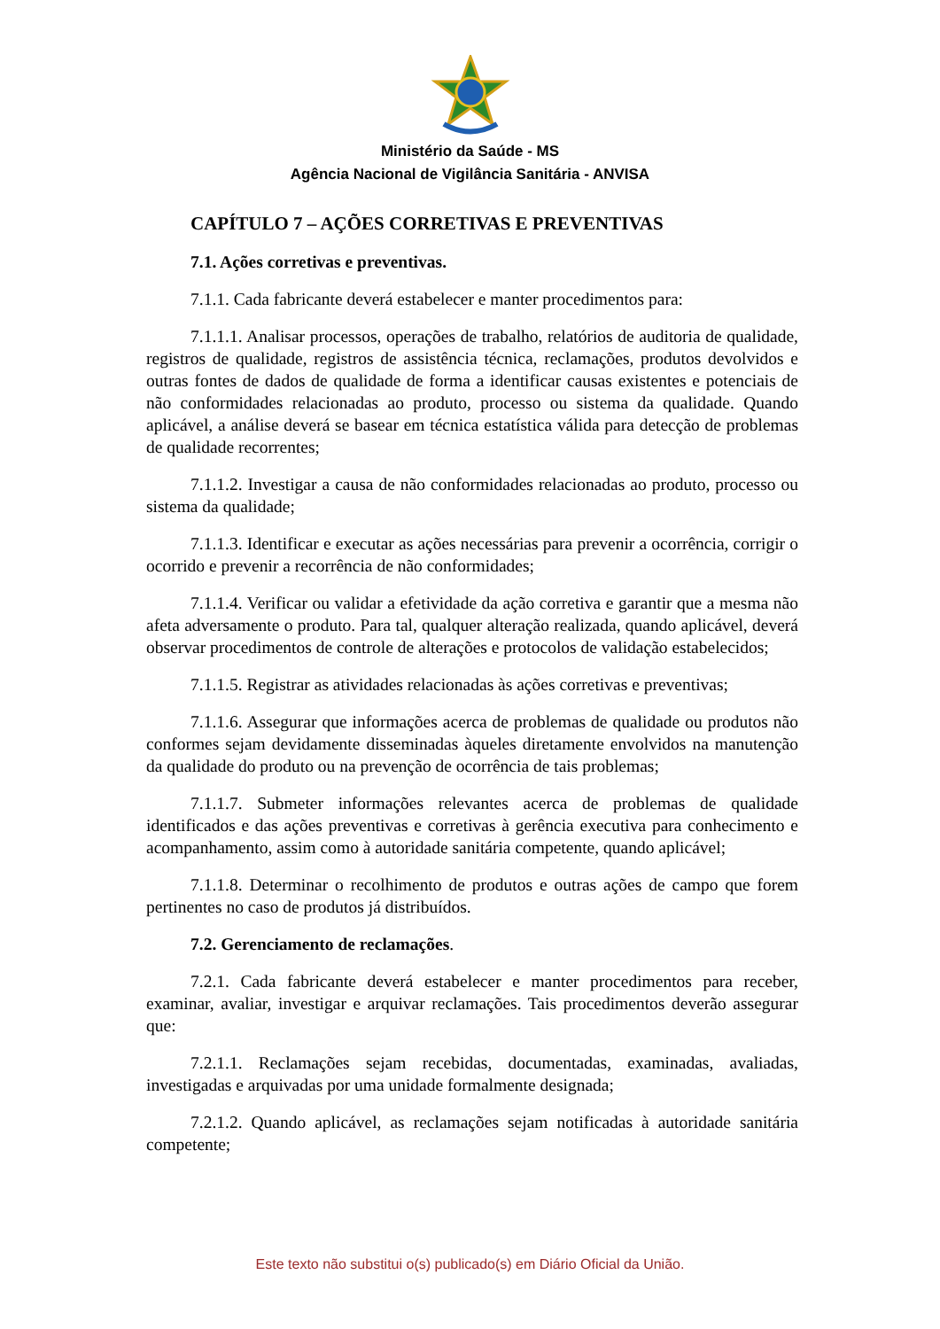Ministério da Saúde - MS
Agência Nacional de Vigilância Sanitária - ANVISA
CAPÍTULO 7 – AÇÕES CORRETIVAS E PREVENTIVAS
7.1. Ações corretivas e preventivas.
7.1.1. Cada fabricante deverá estabelecer e manter procedimentos para:
7.1.1.1. Analisar processos, operações de trabalho, relatórios de auditoria de qualidade, registros de qualidade, registros de assistência técnica, reclamações, produtos devolvidos e outras fontes de dados de qualidade de forma a identificar causas existentes e potenciais de não conformidades relacionadas ao produto, processo ou sistema da qualidade. Quando aplicável, a análise deverá se basear em técnica estatística válida para detecção de problemas de qualidade recorrentes;
7.1.1.2. Investigar a causa de não conformidades relacionadas ao produto, processo ou sistema da qualidade;
7.1.1.3. Identificar e executar as ações necessárias para prevenir a ocorrência, corrigir o ocorrido e prevenir a recorrência de não conformidades;
7.1.1.4. Verificar ou validar a efetividade da ação corretiva e garantir que a mesma não afeta adversamente o produto. Para tal, qualquer alteração realizada, quando aplicável, deverá observar procedimentos de controle de alterações e protocolos de validação estabelecidos;
7.1.1.5. Registrar as atividades relacionadas às ações corretivas e preventivas;
7.1.1.6. Assegurar que informações acerca de problemas de qualidade ou produtos não conformes sejam devidamente disseminadas àqueles diretamente envolvidos na manutenção da qualidade do produto ou na prevenção de ocorrência de tais problemas;
7.1.1.7. Submeter informações relevantes acerca de problemas de qualidade identificados e das ações preventivas e corretivas à gerência executiva para conhecimento e acompanhamento, assim como à autoridade sanitária competente, quando aplicável;
7.1.1.8. Determinar o recolhimento de produtos e outras ações de campo que forem pertinentes no caso de produtos já distribuídos.
7.2. Gerenciamento de reclamações.
7.2.1. Cada fabricante deverá estabelecer e manter procedimentos para receber, examinar, avaliar, investigar e arquivar reclamações. Tais procedimentos deverão assegurar que:
7.2.1.1. Reclamações sejam recebidas, documentadas, examinadas, avaliadas, investigadas e arquivadas por uma unidade formalmente designada;
7.2.1.2. Quando aplicável, as reclamações sejam notificadas à autoridade sanitária competente;
Este texto não substitui o(s) publicado(s) em Diário Oficial da União.